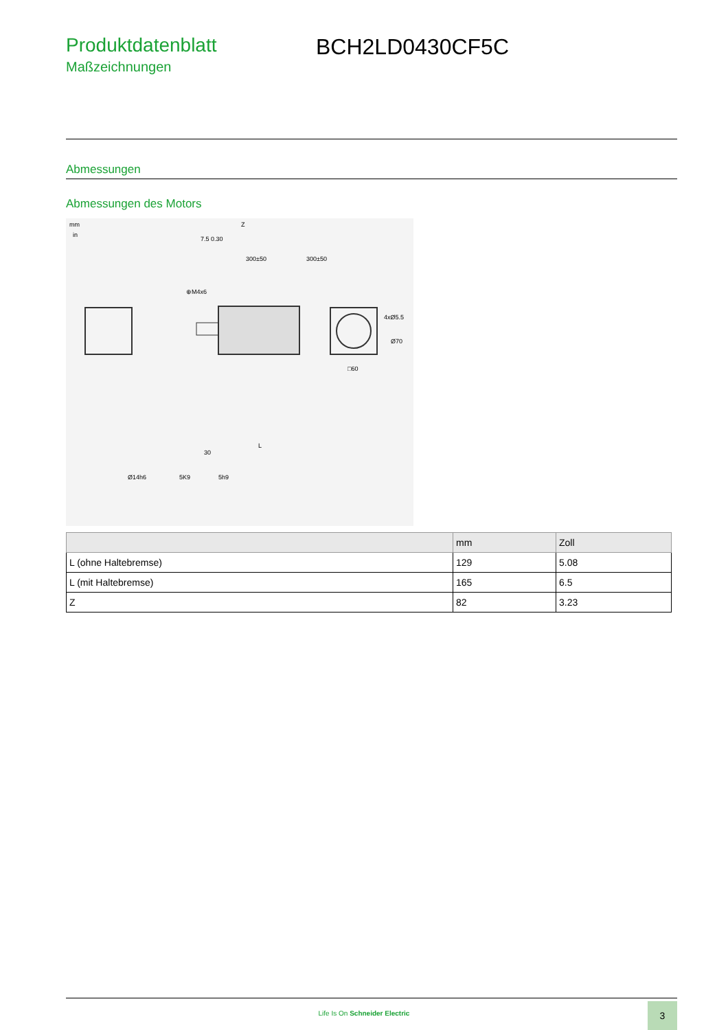Produktdatenblatt
Maßzeichnungen
BCH2LD0430CF5C
Abmessungen
Abmessungen des Motors
mm
in
Z
7.5 0.30
300±50
300±50
⊕M4x6
4xØ5.5
Ø70
□60
30
L
Ø14h6
5K9
5h9
| | mm | Zoll |
| --- | --- | --- |
| L (ohne Haltebremse) | 129 | 5.08 |
| L (mit Haltebremse) | 165 | 6.5 |
| Z | 82 | 3.23 |
Life Is On Schneider Electric
3